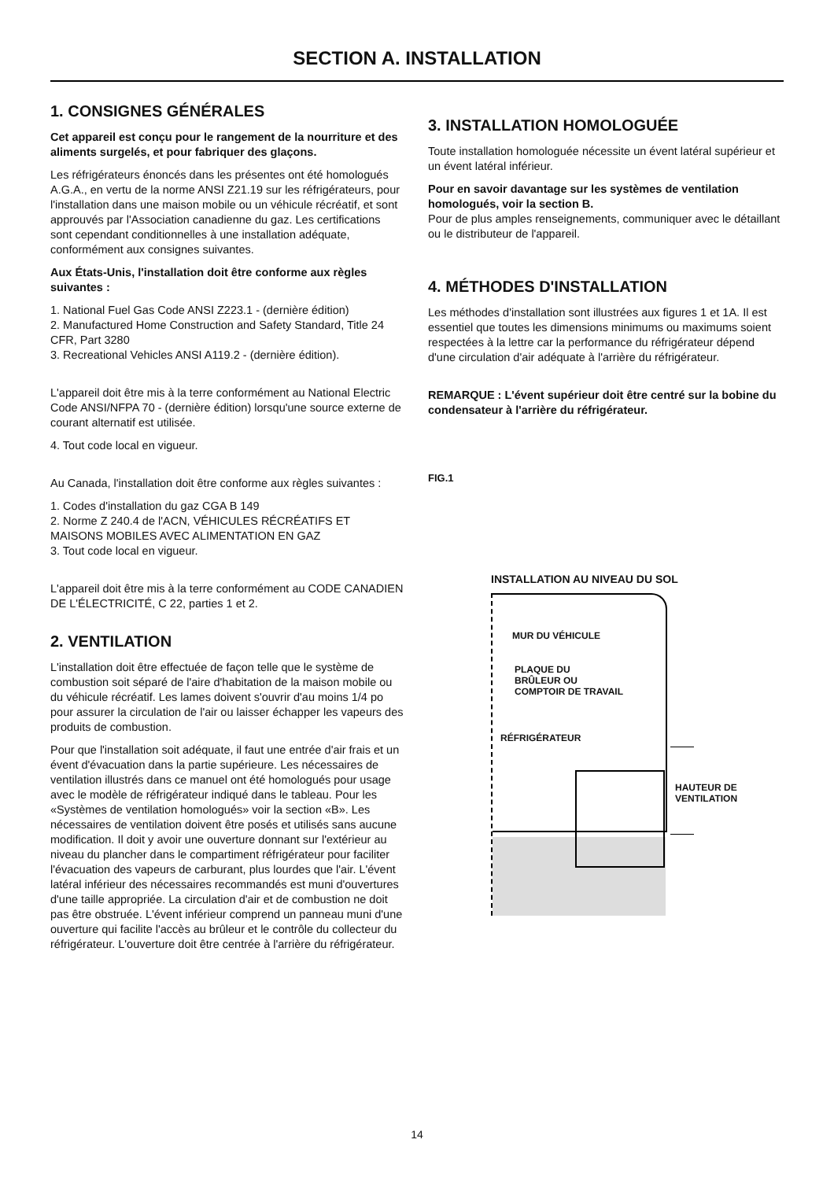SECTION A. INSTALLATION
1. CONSIGNES GÉNÉRALES
Cet appareil est conçu pour le rangement de la nourriture et des aliments surgelés, et pour fabriquer des glaçons.
Les réfrigérateurs énoncés dans les présentes ont été homologués A.G.A., en vertu de la norme ANSI Z21.19 sur les réfrigérateurs, pour l'installation dans une maison mobile ou un véhicule récréatif, et sont approuvés par l'Association canadienne du gaz. Les certifications sont cependant conditionnelles à une installation adéquate, conformément aux consignes suivantes.
Aux États-Unis, l'installation doit être conforme aux règles suivantes :
1. National Fuel Gas Code ANSI Z223.1 - (dernière édition)
2. Manufactured Home Construction and Safety Standard, Title 24 CFR, Part 3280
3. Recreational Vehicles ANSI A119.2 - (dernière édition).
L'appareil doit être mis à la terre conformément au National Electric Code ANSI/NFPA 70 - (dernière édition) lorsqu'une source externe de courant alternatif est utilisée.
4. Tout code local en vigueur.
Au Canada, l'installation doit être conforme aux règles suivantes :
1. Codes d'installation du gaz CGA B 149
2. Norme Z 240.4 de l'ACN, VÉHICULES RÉCRÉATIFS ET MAISONS MOBILES AVEC ALIMENTATION EN GAZ
3. Tout code local en vigueur.
L'appareil doit être mis à la terre conformément au CODE CANADIEN DE L'ÉLECTRICITÉ, C 22, parties 1 et 2.
2. VENTILATION
L'installation doit être effectuée de façon telle que le système de combustion soit séparé de l'aire d'habitation de la maison mobile ou du véhicule récréatif. Les lames doivent s'ouvrir d'au moins 1/4 po pour assurer la circulation de l'air ou laisser échapper les vapeurs des produits de combustion.
Pour que l'installation soit adéquate, il faut une entrée d'air frais et un évent d'évacuation dans la partie supérieure. Les nécessaires de ventilation illustrés dans ce manuel ont été homologués pour usage avec le modèle de réfrigérateur indiqué dans le tableau. Pour les «Systèmes de ventilation homologués» voir la section «B». Les nécessaires de ventilation doivent être posés et utilisés sans aucune modification. Il doit y avoir une ouverture donnant sur l'extérieur au niveau du plancher dans le compartiment réfrigérateur pour faciliter l'évacuation des vapeurs de carburant, plus lourdes que l'air. L'évent latéral inférieur des nécessaires recommandés est muni d'ouvertures d'une taille appropriée. La circulation d'air et de combustion ne doit pas être obstruée. L'évent inférieur comprend un panneau muni d'une ouverture qui facilite l'accès au brûleur et le contrôle du collecteur du réfrigérateur. L'ouverture doit être centrée à l'arrière du réfrigérateur.
3. INSTALLATION HOMOLOGUÉE
Toute installation homologuée nécessite un évent latéral supérieur et un évent latéral inférieur.
Pour en savoir davantage sur les systèmes de ventilation homologués, voir la section B.
Pour de plus amples renseignements, communiquer avec le détaillant ou le distributeur de l'appareil.
4. MÉTHODES D'INSTALLATION
Les méthodes d'installation sont illustrées aux figures 1 et 1A. Il est essentiel que toutes les dimensions minimums ou maximums soient respectées à la lettre car la performance du réfrigérateur dépend d'une circulation d'air adéquate à l'arrière du réfrigérateur.
REMARQUE : L'évent supérieur doit être centré sur la bobine du condensateur à l'arrière du réfrigérateur.
FIG.1
INSTALLATION AU NIVEAU DU SOL
MUR DU VÉHICULE
PLAQUE DU
BRÛLEUR OU
COMPTOIR DE TRAVAIL
RÉFRIGÉRATEUR
HAUTEUR DE
VENTILATION
14